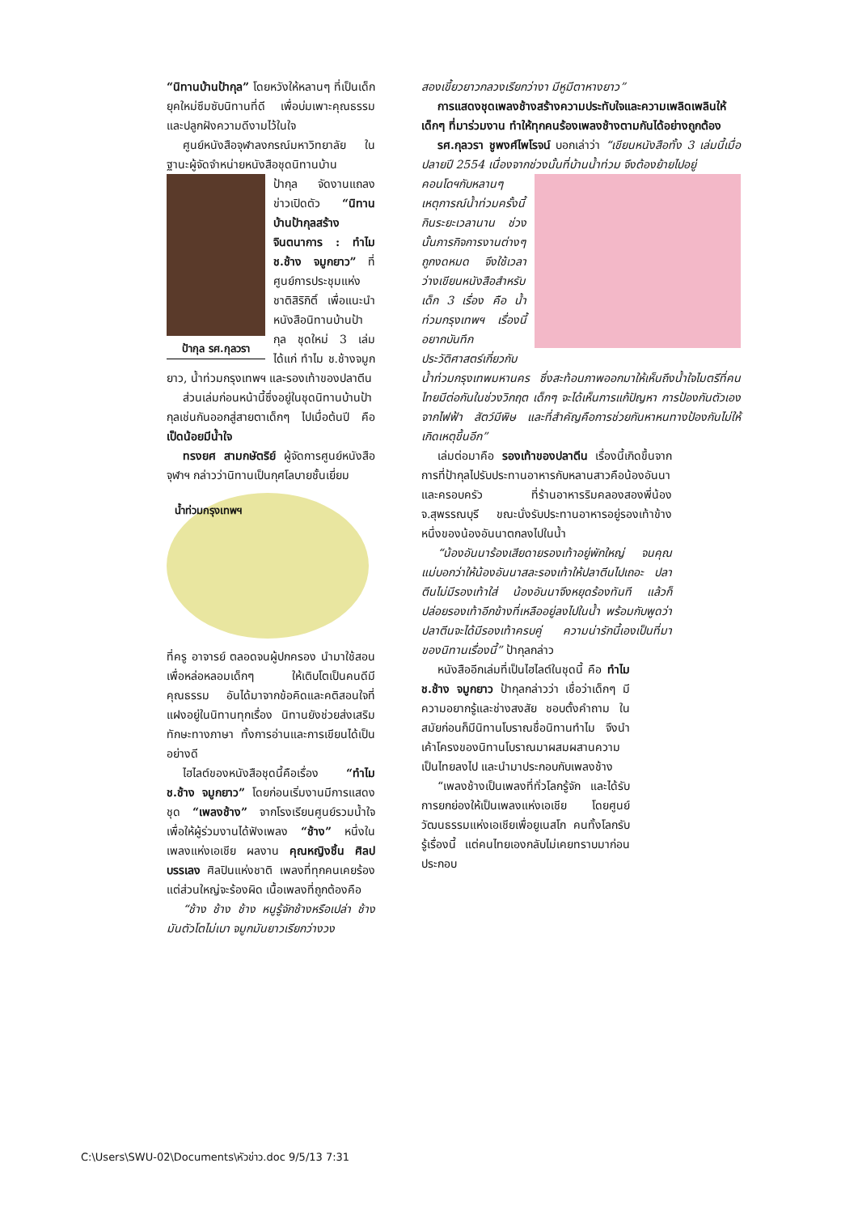“นิทานบ้านป้ากุล” โดยหวังให้หลานๆ ที่เป็นเด็กยุคใหม่ซึมซับนิทานที่ดี เพื่อบ่มเพาะคุณธรรมและปลูกฝังความดีงามไว้ในใจ
ศูนย์หนังสือจุฬาลงกรณ์มหาวิทยาลัย ในฐานะผู้จัดจำหน่ายหนังสือชุดนิทานบ้าน
ป้ากุล รศ.กุลวรา
ป้ากุล จัดงานแถลงข่าวเปิดตัว “นิทานบ้านป้ากุลสร้างจินตนาการ : ทำไม ช.ช้าง จมูกยาว” ที่ศูนย์การประชุมแห่งชาติสิริกิติ์ เพื่อแนะนำหนังสือนิทานบ้านป้ากุล ชุดใหม่ 3 เล่ม ได้แก่ ทำไม ช.ช้างจมูกยาว, น้ำท่วมกรุงเทพฯ และรองเท้าของปลาตีน
ส่วนเล่มก่อนหน้านี้ซึ่งอยู่ในชุดนิทานบ้านป้ากุลเช่นกันออกสู่สายตาเด็กๆ ไปเมื่อต้นปี คือ เป็ดน้อยมีน้ำใจ
ทรงยศ สามกษัตริย์ ผู้จัดการศูนย์หนังสือจุฬาฯ กล่าวว่านิทานเป็นกุศโลบายชั้นเยี่ยม
น้ำท่วมกรุงเทพฯ
ที่ครู อาจารย์ ตลอดจนผู้ปกครอง นำมาใช้สอนเพื่อหล่อหลอมเด็กๆ ให้เติบโตเป็นคนดีมีคุณธรรม อันได้มาจากข้อคิดและคติสอนใจที่แฝงอยู่ในนิทานทุกเรื่อง นิทานยังช่วยส่งเสริมทักษะทางภาษา ทั้งการอ่านและการเขียนได้เป็นอย่างดี
ไฮไลต์ของหนังสือชุดนี้คือเรื่อง “ทำไม ช.ช้าง จมูกยาว” โดยก่อนเริ่มงานมีการแสดงชุด “เพลงช้าง” จากโรงเรียนศูนย์รวมน้ำใจ เพื่อให้ผู้ร่วมงานได้ฟังเพลง “ช้าง” หนึ่งในเพลงแห่งเอเชีย ผลงาน คุณหญิงชิ้น ศิลปบรรเลง ศิลปินแห่งชาติ เพลงที่ทุกคนเคยร้อง แต่ส่วนใหญ่จะร้องผิด เนื้อเพลงที่ถูกต้องคือ
“ช้าง ช้าง ช้าง หนูรู้จักช้างหรือเปล่า ช้างมันตัวโตไม่เบา จมูกมันยาวเรียกว่างวง
สองเขี้ยวยาวกลวงเรียกว่างา มีหูมีตาหางยาว”
การแสดงชุดเพลงช้างสร้างความประทับใจและความเพลิดเพลินให้เด็กๆ ที่มาร่วมงาน ทำให้ทุกคนร้องเพลงช้างตามกันได้อย่างถูกต้อง
รศ.กุลวรา ชูพงศ์ไพโรจน์ บอกเล่าว่า “เขียนหนังสือทั้ง 3 เล่มนี้เมื่อปลายปี 2554 เนื่องจากช่วงนั้นที่บ้านน้ำท่วม จึงต้องย้ายไปอยู่
คอนโดฯกับหลานๆ เหตุการณ์น้ำท่วมครั้งนี้กินระยะเวลานาน ช่วงนั้นภารกิจการงานต่างๆ ถูกงดหมด จึงใช้เวลาว่างเขียนหนังสือสำหรับเด็ก 3 เรื่อง คือ น้ำท่วมกรุงเทพฯ เรื่องนี้อยากบันทึกประวัติศาสตร์เกี่ยวกับน้ำท่วมกรุงเทพมหานคร ซึ่งสะท้อนภาพออกมาให้เห็นถึงน้ำใจไมตรีที่คนไทยมีต่อกันในช่วงวิกฤต เด็กๆ จะได้เห็นการแก้ปัญหา การป้องกันตัวเองจากไฟฟ้า สัตว์มีพิษ และที่สำคัญคือการช่วยกันหาหนทางป้องกันไม่ให้เกิดเหตุขึ้นอีก”
เล่มต่อมาคือ รองเท้าของปลาตีน เรื่องนี้เกิดขึ้นจากการที่ป้ากุลไปรับประทานอาหารกับหลานสาวคือน้องอันนาและครอบครัว ที่ร้านอาหารริมคลองสองพี่น้อง จ.สุพรรณบุรี ขณะนั่งรับประทานอาหารอยู่รองเท้าข้างหนึ่งของน้องอันนาตกลงไปในน้ำ
“น้องอันนาร้องเสียดายรองเท้าอยู่พักใหญ่ จนคุณแม่บอกว่าให้น้องอันนาสละรองเท้าให้ปลาตีนไปเถอะ ปลาตีนไม่มีรองเท้าใส่ น้องอันนาจึงหยุดร้องทันที แล้วก็ปล่อยรองเท้าอีกข้างที่เหลืออยู่ลงไปในน้ำ พร้อมกับพูดว่าปลาตีนจะได้มีรองเท้าครบคู่ ความน่ารักนี้เองเป็นที่มาของนิทานเรื่องนี้” ป้ากุลกล่าว
หนังสืออีกเล่มที่เป็นไฮไลต์ในชุดนี้ คือ ทำไม ช.ช้าง จมูกยาว ป้ากุลกล่าวว่า เชื่อว่าเด็กๆ มีความอยากรู้และช่างสงสัย ชอบตั้งคำถาม ในสมัยก่อนก็มีนิทานโบราณชื่อนิทานทำไม จึงนำเค้าโครงของนิทานโบราณมาผสมผสานความเป็นไทยลงไป และนำมาประกอบกับเพลงช้าง
“เพลงช้างเป็นเพลงที่ทั่วโลกรู้จัก และได้รับการยกย่องให้เป็นเพลงแห่งเอเชีย โดยศูนย์วัฒนธรรมแห่งเอเชียเพื่อยูเนสโก คนทั้งโลกรับรู้เรื่องนี้ แต่คนไทยเองกลับไม่เคยทราบมาก่อน ประกอบ
C:\Users\SWU-02\Documents\หัวข่าว.doc 9/5/13 7:31